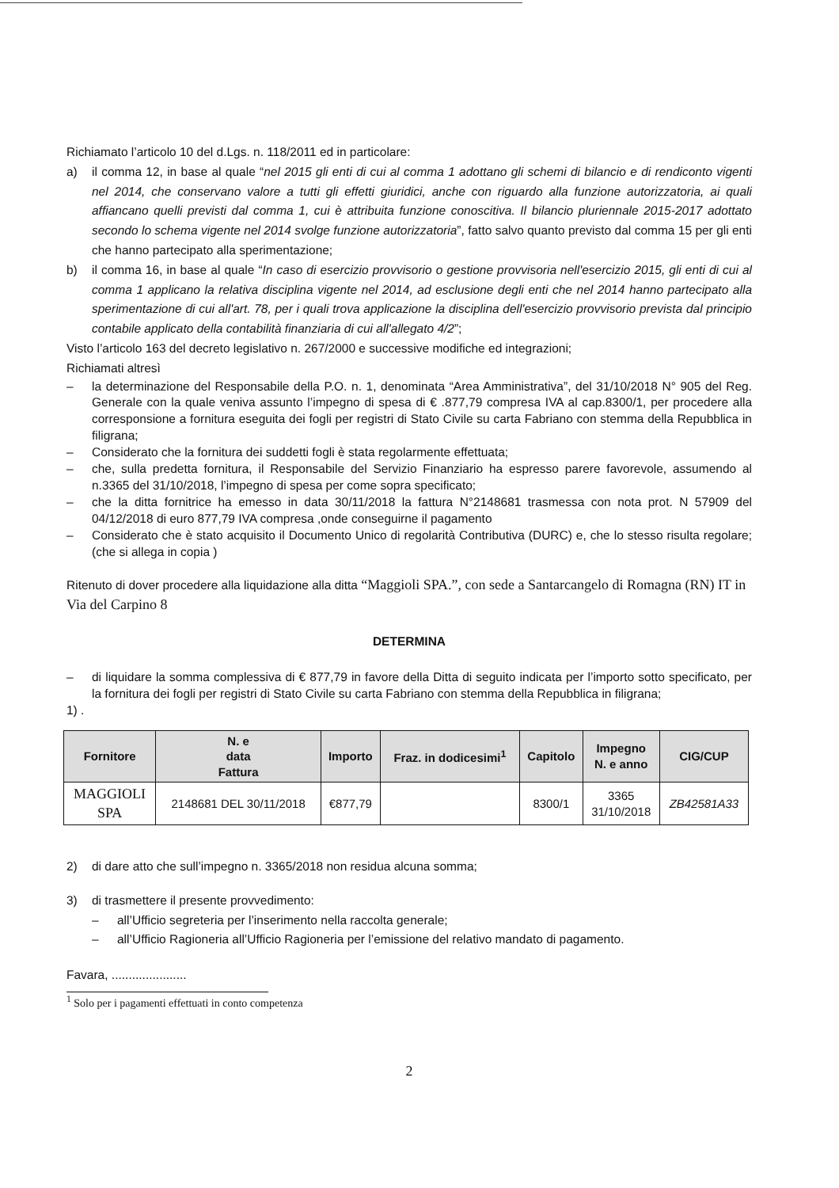Richiamato l’articolo 10 del d.Lgs. n. 118/2011 ed in particolare:
a) il comma 12, in base al quale “nel 2015 gli enti di cui al comma 1 adottano gli schemi di bilancio e di rendiconto vigenti nel 2014, che conservano valore a tutti gli effetti giuridici, anche con riguardo alla funzione autorizzatoria, ai quali affiancano quelli previsti dal comma 1, cui è attribuita funzione conoscitiva. Il bilancio pluriennale 2015-2017 adottato secondo lo schema vigente nel 2014 svolge funzione autorizzatoria”, fatto salvo quanto previsto dal comma 15 per gli enti che hanno partecipato alla sperimentazione;
b) il comma 16, in base al quale “In caso di esercizio provvisorio o gestione provvisoria nell'esercizio 2015, gli enti di cui al comma 1 applicano la relativa disciplina vigente nel 2014, ad esclusione degli enti che nel 2014 hanno partecipato alla sperimentazione di cui all'art. 78, per i quali trova applicazione la disciplina dell'esercizio provvisorio prevista dal principio contabile applicato della contabilità finanziaria di cui all'allegato 4/2”;
Visto l’articolo 163 del decreto legislativo n. 267/2000 e successive modifiche ed integrazioni;
Richiamati altresì
– la determinazione del Responsabile della P.O. n. 1, denominata “Area Amministrativa”, del 31/10/2018 N° 905 del Reg. Generale con la quale veniva assunto l’impegno di spesa di € .877,79 compresa IVA al cap.8300/1, per procedere alla corresponsione a fornitura eseguita dei fogli per registri di Stato Civile su carta Fabriano con stemma della Repubblica in filigrana;
– Considerato che la fornitura dei suddetti fogli è stata regolarmente effettuata;
– che, sulla predetta fornitura, il Responsabile del Servizio Finanziario ha espresso parere favorevole, assumendo al n.3365 del 31/10/2018, l’impegno di spesa per come sopra specificato;
– che la ditta fornitrice ha emesso in data 30/11/2018 la fattura N°2148681 trasmessa con nota prot. N 57909 del 04/12/2018 di euro 877,79 IVA compresa ,onde conseguirne il pagamento
– Considerato che è stato acquisito il Documento Unico di regolarità Contributiva (DURC) e, che lo stesso risulta regolare; (che si allega in copia )
Ritenuto di dover procedere alla liquidazione alla ditta “Maggioli SPA.”, con sede a Santarcangelo di Romagna (RN) IT in Via del Carpino 8
DETERMINA
– di liquidare la somma complessiva di € 877,79 in favore della Ditta di seguito indicata per l’importo sotto specificato, per la fornitura dei fogli per registri di Stato Civile su carta Fabriano con stemma della Repubblica in filigrana;
1) .
| Fornitore | N. e data Fattura | Importo | Fraz. in dodicesimi<sup>1</sup> | Capitolo | Impegno N. e anno | CIG/CUP |
| --- | --- | --- | --- | --- | --- | --- |
| MAGGIOLI SPA | 2148681 DEL 30/11/2018 | €877,79 | | 8300/1 | 3365 31/10/2018 | ZB42581A33 |
2) di dare atto che sull’impegno n. 3365/2018 non residua alcuna somma;
3) di trasmettere il presente provvedimento:
– all’Ufficio segreteria per l’inserimento nella raccolta generale;
– all’Ufficio Ragioneria all’Ufficio Ragioneria per l’emissione del relativo mandato di pagamento.
Favara, ......................
<sup>1</sup> Solo per i pagamenti effettuati in conto competenza
2